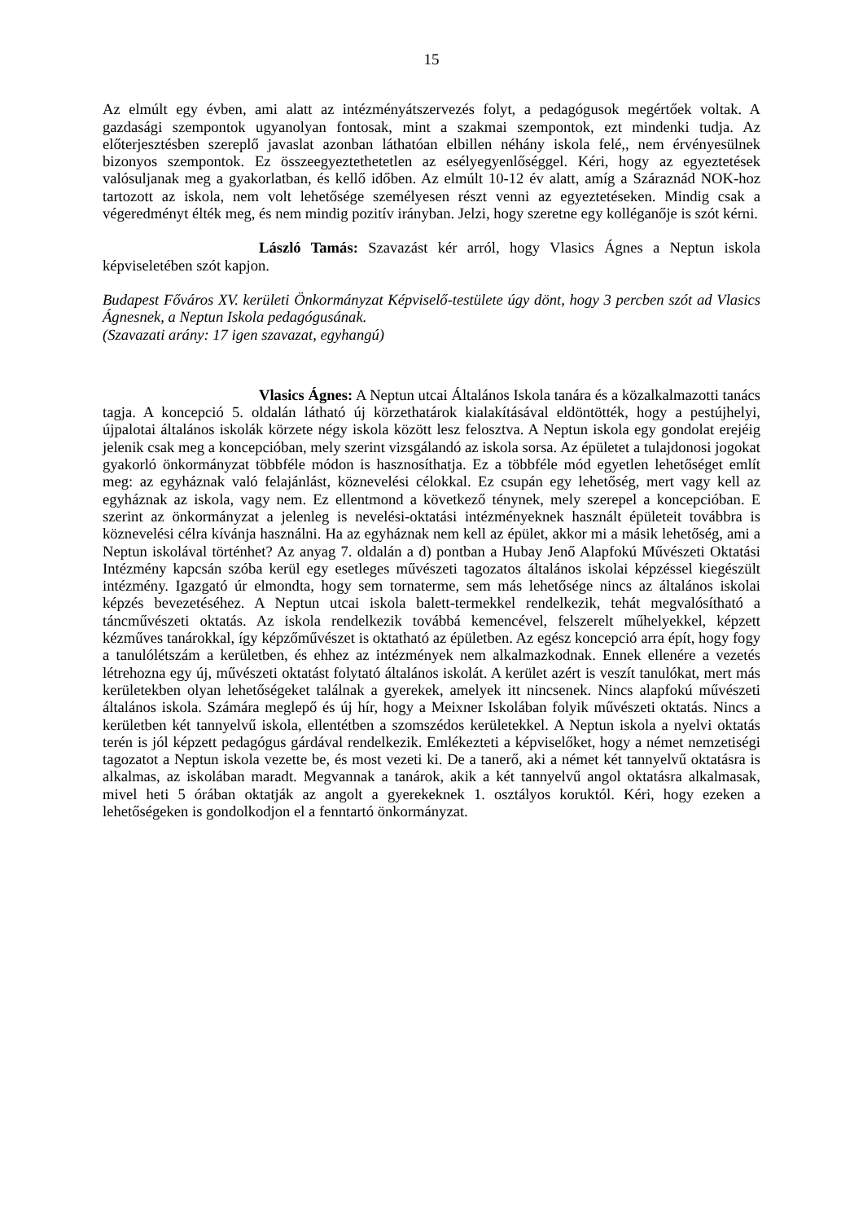15
Az elmúlt egy évben, ami alatt az intézményátszervezés folyt, a pedagógusok megértőek voltak. A gazdasági szempontok ugyanolyan fontosak, mint a szakmai szempontok, ezt mindenki tudja. Az előterjesztésben szereplő javaslat azonban láthatóan elbillen néhány iskola felé,, nem érvényesülnek bizonyos szempontok. Ez összeegyeztethetetlen az esélyegyenlőséggel. Kéri, hogy az egyeztetések valósuljanak meg a gyakorlatban, és kellő időben. Az elmúlt 10-12 év alatt, amíg a Száraznád NOK-hoz tartozott az iskola, nem volt lehetősége személyesen részt venni az egyeztetéseken. Mindig csak a végeredményt élték meg, és nem mindig pozitív irányban. Jelzi, hogy szeretne egy kolléganője is szót kérni.
László Tamás: Szavazást kér arról, hogy Vlasics Ágnes a Neptun iskola képviseletében szót kapjon.
Budapest Főváros XV. kerületi Önkormányzat Képviselő-testülete úgy dönt, hogy 3 percben szót ad Vlasics Ágnesnek, a Neptun Iskola pedagógusának.
(Szavazati arány: 17 igen szavazat, egyhangú)
Vlasics Ágnes: A Neptun utcai Általános Iskola tanára és a közalkalmazotti tanács tagja. A koncepció 5. oldalán látható új körzethatárok kialakításával eldöntötték, hogy a pestújhelyi, újpalotai általános iskolák körzete négy iskola között lesz felosztva. A Neptun iskola egy gondolat erejéig jelenik csak meg a koncepcióban, mely szerint vizsgálandó az iskola sorsa. Az épületet a tulajdonosi jogokat gyakorló önkormányzat többféle módon is hasznosíthatja. Ez a többféle mód egyetlen lehetőséget említ meg: az egyháznak való felajánlást, köznevelési célokkal. Ez csupán egy lehetőség, mert vagy kell az egyháznak az iskola, vagy nem. Ez ellentmond a következő ténynek, mely szerepel a koncepcióban. E szerint az önkormányzat a jelenleg is nevelési-oktatási intézményeknek használt épületeit továbbra is köznevelési célra kívánja használni. Ha az egyháznak nem kell az épület, akkor mi a másik lehetőség, ami a Neptun iskolával történhet? Az anyag 7. oldalán a d) pontban a Hubay Jenő Alapfokú Művészeti Oktatási Intézmény kapcsán szóba kerül egy esetleges művészeti tagozatos általános iskolai képzéssel kiegészült intézmény. Igazgató úr elmondta, hogy sem tornaterme, sem más lehetősége nincs az általános iskolai képzés bevezetéséhez. A Neptun utcai iskola balett-termekkel rendelkezik, tehát megvalósítható a táncművészeti oktatás. Az iskola rendelkezik továbbá kemencével, felszerelt műhelyekkel, képzett kézműves tanárokkal, így képzőművészet is oktatható az épületben. Az egész koncepció arra épít, hogy fogy a tanulólétszám a kerületben, és ehhez az intézmények nem alkalmazkodnak. Ennek ellenére a vezetés létrehozna egy új, művészeti oktatást folytató általános iskolát. A kerület azért is veszít tanulókat, mert más kerületekben olyan lehetőségeket találnak a gyerekek, amelyek itt nincsenek. Nincs alapfokú művészeti általános iskola. Számára meglepő és új hír, hogy a Meixner Iskolában folyik művészeti oktatás. Nincs a kerületben két tannyelvű iskola, ellentétben a szomszédos kerületekkel. A Neptun iskola a nyelvi oktatás terén is jól képzett pedagógus gárdával rendelkezik. Emlékezteti a képviselőket, hogy a német nemzetiségi tagozatot a Neptun iskola vezette be, és most vezeti ki. De a tanerő, aki a német két tannyelvű oktatásra is alkalmas, az iskolában maradt. Megvannak a tanárok, akik a két tannyelvű angol oktatásra alkalmasak, mivel heti 5 órában oktatják az angolt a gyerekeknek 1. osztályos koruktól. Kéri, hogy ezeken a lehetőségeken is gondolkodjon el a fenntartó önkormányzat.